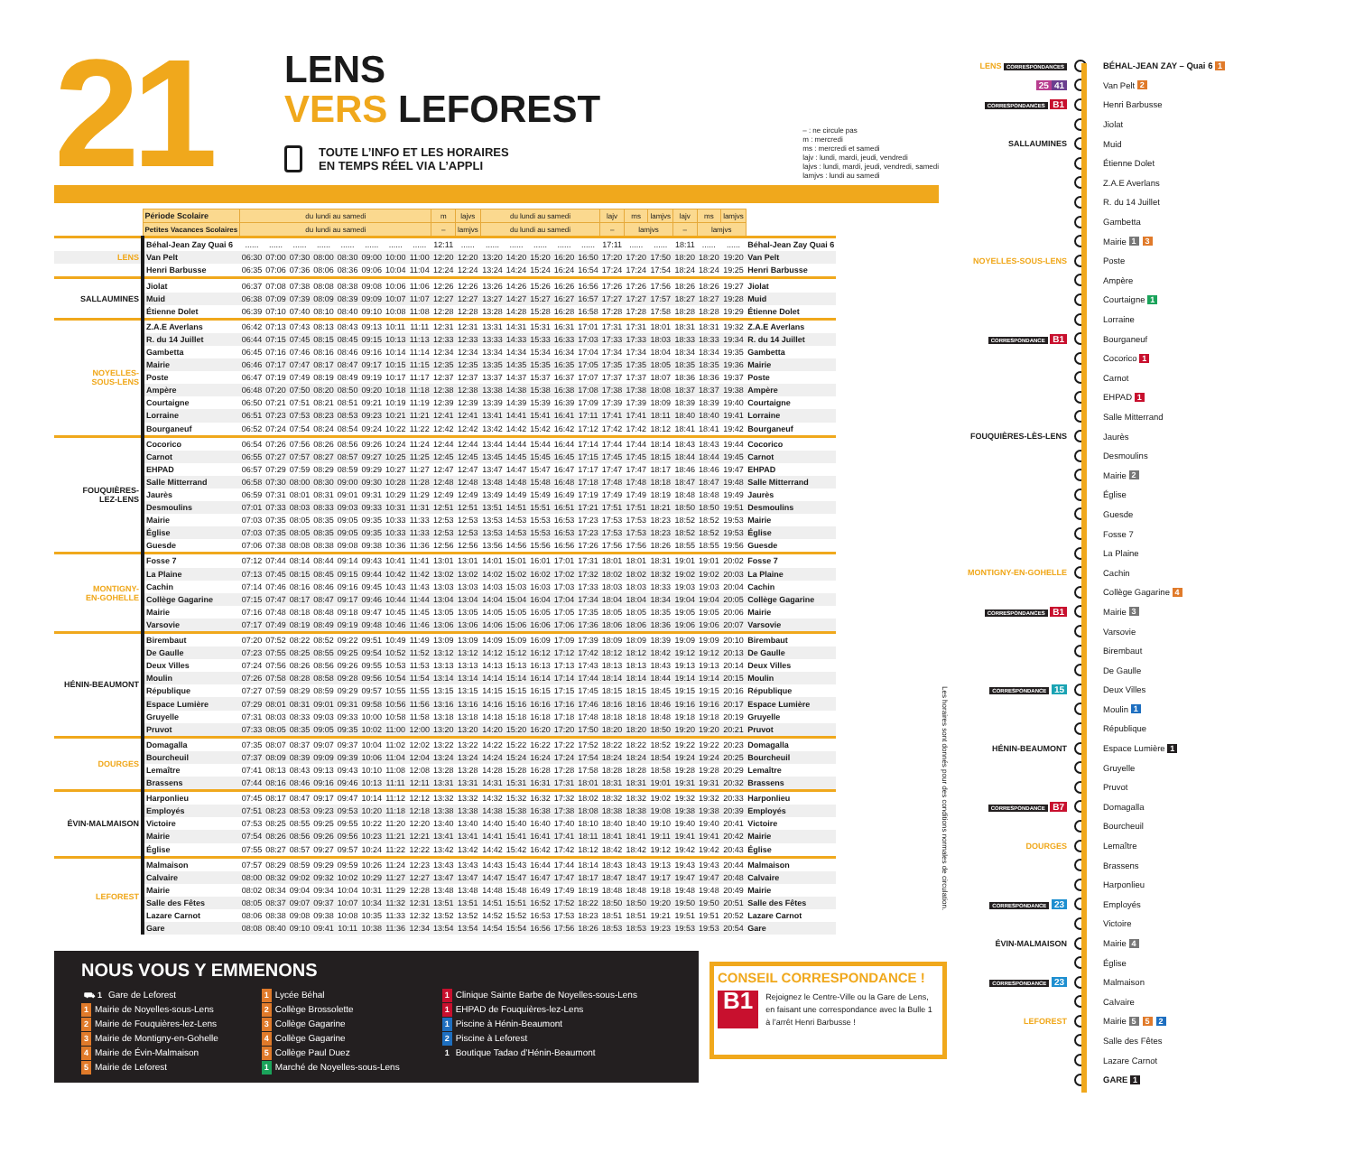21
LENS
VERS LEFOREST
TOUTE L’INFO ET LES HORAIRES
EN TEMPS RÉEL VIA L’APPLI
– : ne circule pas
m : mercredi
ms : mercredi et samedi
lajv : lundi, mardi, jeudi, vendredi
lajvs : lundi, mardi, jeudi, vendredi, samedi
lamjvs : lundi au samedi
| | Période Scolaire | du lundi au samedi | | | | | | | | m | lajvs | du lundi au samedi | | | | | lajv | ms | lamjvs | lajv | ms | lamjvs | |
| --- | --- | --- | --- | --- | --- | --- | --- | --- | --- | --- | --- | --- | --- | --- | --- | --- | --- | --- | --- | --- | --- | --- | --- |
| | Petites Vacances Scolaires | du lundi au samedi | | | | | | | | – | lamjvs | du lundi au samedi | | | | | – | lamjvs | | – | lamjvs | | |
| | Béhal-Jean Zay Quai 6 | ...... | ...... | ...... | ...... | ...... | ...... | ...... | ...... | 12:11 | ...... | ...... | ...... | ...... | ...... | ...... | 17:11 | ...... | ...... | 18:11 | ...... | ...... | Béhal-Jean Zay Quai 6 |
| LENS | Van Pelt | 06:30 | 07:00 | 07:30 | 08:00 | 08:30 | 09:00 | 10:00 | 11:00 | 12:20 | 12:20 | 13:20 | 14:20 | 15:20 | 16:20 | 16:50 | 17:20 | 17:20 | 17:50 | 18:20 | 18:20 | 19:20 | Van Pelt |
| | Henri Barbusse | 06:35 | 07:06 | 07:36 | 08:06 | 08:36 | 09:06 | 10:04 | 11:04 | 12:24 | 12:24 | 13:24 | 14:24 | 15:24 | 16:24 | 16:54 | 17:24 | 17:24 | 17:54 | 18:24 | 18:24 | 19:25 | Henri Barbusse |
| SALLAUMINES | Jiolat | 06:37 | 07:08 | 07:38 | 08:08 | 08:38 | 09:08 | 10:06 | 11:06 | 12:26 | 12:26 | 13:26 | 14:26 | 15:26 | 16:26 | 16:56 | 17:26 | 17:26 | 17:56 | 18:26 | 18:26 | 19:27 | Jiolat |
| | Muid | 06:38 | 07:09 | 07:39 | 08:09 | 08:39 | 09:09 | 10:07 | 11:07 | 12:27 | 12:27 | 13:27 | 14:27 | 15:27 | 16:27 | 16:57 | 17:27 | 17:27 | 17:57 | 18:27 | 18:27 | 19:28 | Muid |
| | Étienne Dolet | 06:39 | 07:10 | 07:40 | 08:10 | 08:40 | 09:10 | 10:08 | 11:08 | 12:28 | 12:28 | 13:28 | 14:28 | 15:28 | 16:28 | 16:58 | 17:28 | 17:28 | 17:58 | 18:28 | 18:28 | 19:29 | Étienne Dolet |
| NOYELLES- SOUS-LENS | Z.A.E Averlans | 06:42 | 07:13 | 07:43 | 08:13 | 08:43 | 09:13 | 10:11 | 11:11 | 12:31 | 12:31 | 13:31 | 14:31 | 15:31 | 16:31 | 17:01 | 17:31 | 17:31 | 18:01 | 18:31 | 18:31 | 19:32 | Z.A.E Averlans |
| | R. du 14 Juillet | 06:44 | 07:15 | 07:45 | 08:15 | 08:45 | 09:15 | 10:13 | 11:13 | 12:33 | 12:33 | 13:33 | 14:33 | 15:33 | 16:33 | 17:03 | 17:33 | 17:33 | 18:03 | 18:33 | 18:33 | 19:34 | R. du 14 Juillet |
| | Gambetta | 06:45 | 07:16 | 07:46 | 08:16 | 08:46 | 09:16 | 10:14 | 11:14 | 12:34 | 12:34 | 13:34 | 14:34 | 15:34 | 16:34 | 17:04 | 17:34 | 17:34 | 18:04 | 18:34 | 18:34 | 19:35 | Gambetta |
| | Mairie | 06:46 | 07:17 | 07:47 | 08:17 | 08:47 | 09:17 | 10:15 | 11:15 | 12:35 | 12:35 | 13:35 | 14:35 | 15:35 | 16:35 | 17:05 | 17:35 | 17:35 | 18:05 | 18:35 | 18:35 | 19:36 | Mairie |
| | Poste | 06:47 | 07:19 | 07:49 | 08:19 | 08:49 | 09:19 | 10:17 | 11:17 | 12:37 | 12:37 | 13:37 | 14:37 | 15:37 | 16:37 | 17:07 | 17:37 | 17:37 | 18:07 | 18:36 | 18:36 | 19:37 | Poste |
| | Ampère | 06:48 | 07:20 | 07:50 | 08:20 | 08:50 | 09:20 | 10:18 | 11:18 | 12:38 | 12:38 | 13:38 | 14:38 | 15:38 | 16:38 | 17:08 | 17:38 | 17:38 | 18:08 | 18:37 | 18:37 | 19:38 | Ampère |
| | Courtaigne | 06:50 | 07:21 | 07:51 | 08:21 | 08:51 | 09:21 | 10:19 | 11:19 | 12:39 | 12:39 | 13:39 | 14:39 | 15:39 | 16:39 | 17:09 | 17:39 | 17:39 | 18:09 | 18:39 | 18:39 | 19:40 | Courtaigne |
| | Lorraine | 06:51 | 07:23 | 07:53 | 08:23 | 08:53 | 09:23 | 10:21 | 11:21 | 12:41 | 12:41 | 13:41 | 14:41 | 15:41 | 16:41 | 17:11 | 17:41 | 17:41 | 18:11 | 18:40 | 18:40 | 19:41 | Lorraine |
| | Bourganeuf | 06:52 | 07:24 | 07:54 | 08:24 | 08:54 | 09:24 | 10:22 | 11:22 | 12:42 | 12:42 | 13:42 | 14:42 | 15:42 | 16:42 | 17:12 | 17:42 | 17:42 | 18:12 | 18:41 | 18:41 | 19:42 | Bourganeuf |
| FOUQUIÈRES- LEZ-LENS | Cocorico | 06:54 | 07:26 | 07:56 | 08:26 | 08:56 | 09:26 | 10:24 | 11:24 | 12:44 | 12:44 | 13:44 | 14:44 | 15:44 | 16:44 | 17:14 | 17:44 | 17:44 | 18:14 | 18:43 | 18:43 | 19:44 | Cocorico |
| | Carnot | 06:55 | 07:27 | 07:57 | 08:27 | 08:57 | 09:27 | 10:25 | 11:25 | 12:45 | 12:45 | 13:45 | 14:45 | 15:45 | 16:45 | 17:15 | 17:45 | 17:45 | 18:15 | 18:44 | 18:44 | 19:45 | Carnot |
| | EHPAD | 06:57 | 07:29 | 07:59 | 08:29 | 08:59 | 09:29 | 10:27 | 11:27 | 12:47 | 12:47 | 13:47 | 14:47 | 15:47 | 16:47 | 17:17 | 17:47 | 17:47 | 18:17 | 18:46 | 18:46 | 19:47 | EHPAD |
| | Salle Mitterrand | 06:58 | 07:30 | 08:00 | 08:30 | 09:00 | 09:30 | 10:28 | 11:28 | 12:48 | 12:48 | 13:48 | 14:48 | 15:48 | 16:48 | 17:18 | 17:48 | 17:48 | 18:18 | 18:47 | 18:47 | 19:48 | Salle Mitterrand |
| | Jaurès | 06:59 | 07:31 | 08:01 | 08:31 | 09:01 | 09:31 | 10:29 | 11:29 | 12:49 | 12:49 | 13:49 | 14:49 | 15:49 | 16:49 | 17:19 | 17:49 | 17:49 | 18:19 | 18:48 | 18:48 | 19:49 | Jaurès |
| | Desmoulins | 07:01 | 07:33 | 08:03 | 08:33 | 09:03 | 09:33 | 10:31 | 11:31 | 12:51 | 12:51 | 13:51 | 14:51 | 15:51 | 16:51 | 17:21 | 17:51 | 17:51 | 18:21 | 18:50 | 18:50 | 19:51 | Desmoulins |
| | Mairie | 07:03 | 07:35 | 08:05 | 08:35 | 09:05 | 09:35 | 10:33 | 11:33 | 12:53 | 12:53 | 13:53 | 14:53 | 15:53 | 16:53 | 17:23 | 17:53 | 17:53 | 18:23 | 18:52 | 18:52 | 19:53 | Mairie |
| | Église | 07:03 | 07:35 | 08:05 | 08:35 | 09:05 | 09:35 | 10:33 | 11:33 | 12:53 | 12:53 | 13:53 | 14:53 | 15:53 | 16:53 | 17:23 | 17:53 | 17:53 | 18:23 | 18:52 | 18:52 | 19:53 | Église |
| | Guesde | 07:06 | 07:38 | 08:08 | 08:38 | 09:08 | 09:38 | 10:36 | 11:36 | 12:56 | 12:56 | 13:56 | 14:56 | 15:56 | 16:56 | 17:26 | 17:56 | 17:56 | 18:26 | 18:55 | 18:55 | 19:56 | Guesde |
| MONTIGNY- EN-GOHELLE | Fosse 7 | 07:12 | 07:44 | 08:14 | 08:44 | 09:14 | 09:43 | 10:41 | 11:41 | 13:01 | 13:01 | 14:01 | 15:01 | 16:01 | 17:01 | 17:31 | 18:01 | 18:01 | 18:31 | 19:01 | 19:01 | 20:02 | Fosse 7 |
| | La Plaine | 07:13 | 07:45 | 08:15 | 08:45 | 09:15 | 09:44 | 10:42 | 11:42 | 13:02 | 13:02 | 14:02 | 15:02 | 16:02 | 17:02 | 17:32 | 18:02 | 18:02 | 18:32 | 19:02 | 19:02 | 20:03 | La Plaine |
| | Cachin | 07:14 | 07:46 | 08:16 | 08:46 | 09:16 | 09:45 | 10:43 | 11:43 | 13:03 | 13:03 | 14:03 | 15:03 | 16:03 | 17:03 | 17:33 | 18:03 | 18:03 | 18:33 | 19:03 | 19:03 | 20:04 | Cachin |
| | Collège Gagarine | 07:15 | 07:47 | 08:17 | 08:47 | 09:17 | 09:46 | 10:44 | 11:44 | 13:04 | 13:04 | 14:04 | 15:04 | 16:04 | 17:04 | 17:34 | 18:04 | 18:04 | 18:34 | 19:04 | 19:04 | 20:05 | Collège Gagarine |
| | Mairie | 07:16 | 07:48 | 08:18 | 08:48 | 09:18 | 09:47 | 10:45 | 11:45 | 13:05 | 13:05 | 14:05 | 15:05 | 16:05 | 17:05 | 17:35 | 18:05 | 18:05 | 18:35 | 19:05 | 19:05 | 20:06 | Mairie |
| | Varsovie | 07:17 | 07:49 | 08:19 | 08:49 | 09:19 | 09:48 | 10:46 | 11:46 | 13:06 | 13:06 | 14:06 | 15:06 | 16:06 | 17:06 | 17:36 | 18:06 | 18:06 | 18:36 | 19:06 | 19:06 | 20:07 | Varsovie |
| HÉNIN-BEAUMONT | Birembaut | 07:20 | 07:52 | 08:22 | 08:52 | 09:22 | 09:51 | 10:49 | 11:49 | 13:09 | 13:09 | 14:09 | 15:09 | 16:09 | 17:09 | 17:39 | 18:09 | 18:09 | 18:39 | 19:09 | 19:09 | 20:10 | Birembaut |
| | De Gaulle | 07:23 | 07:55 | 08:25 | 08:55 | 09:25 | 09:54 | 10:52 | 11:52 | 13:12 | 13:12 | 14:12 | 15:12 | 16:12 | 17:12 | 17:42 | 18:12 | 18:12 | 18:42 | 19:12 | 19:12 | 20:13 | De Gaulle |
| | Deux Villes | 07:24 | 07:56 | 08:26 | 08:56 | 09:26 | 09:55 | 10:53 | 11:53 | 13:13 | 13:13 | 14:13 | 15:13 | 16:13 | 17:13 | 17:43 | 18:13 | 18:13 | 18:43 | 19:13 | 19:13 | 20:14 | Deux Villes |
| | Moulin | 07:26 | 07:58 | 08:28 | 08:58 | 09:28 | 09:56 | 10:54 | 11:54 | 13:14 | 13:14 | 14:14 | 15:14 | 16:14 | 17:14 | 17:44 | 18:14 | 18:14 | 18:44 | 19:14 | 19:14 | 20:15 | Moulin |
| | République | 07:27 | 07:59 | 08:29 | 08:59 | 09:29 | 09:57 | 10:55 | 11:55 | 13:15 | 13:15 | 14:15 | 15:15 | 16:15 | 17:15 | 17:45 | 18:15 | 18:15 | 18:45 | 19:15 | 19:15 | 20:16 | République |
| | Espace Lumière | 07:29 | 08:01 | 08:31 | 09:01 | 09:31 | 09:58 | 10:56 | 11:56 | 13:16 | 13:16 | 14:16 | 15:16 | 16:16 | 17:16 | 17:46 | 18:16 | 18:16 | 18:46 | 19:16 | 19:16 | 20:17 | Espace Lumière |
| | Gruyelle | 07:31 | 08:03 | 08:33 | 09:03 | 09:33 | 10:00 | 10:58 | 11:58 | 13:18 | 13:18 | 14:18 | 15:18 | 16:18 | 17:18 | 17:48 | 18:18 | 18:18 | 18:48 | 19:18 | 19:18 | 20:19 | Gruyelle |
| | Pruvot | 07:33 | 08:05 | 08:35 | 09:05 | 09:35 | 10:02 | 11:00 | 12:00 | 13:20 | 13:20 | 14:20 | 15:20 | 16:20 | 17:20 | 17:50 | 18:20 | 18:20 | 18:50 | 19:20 | 19:20 | 20:21 | Pruvot |
| DOURGES | Domagalla | 07:35 | 08:07 | 08:37 | 09:07 | 09:37 | 10:04 | 11:02 | 12:02 | 13:22 | 13:22 | 14:22 | 15:22 | 16:22 | 17:22 | 17:52 | 18:22 | 18:22 | 18:52 | 19:22 | 19:22 | 20:23 | Domagalla |
| | Bourcheuil | 07:37 | 08:09 | 08:39 | 09:09 | 09:39 | 10:06 | 11:04 | 12:04 | 13:24 | 13:24 | 14:24 | 15:24 | 16:24 | 17:24 | 17:54 | 18:24 | 18:24 | 18:54 | 19:24 | 19:24 | 20:25 | Bourcheuil |
| | Lemaître | 07:41 | 08:13 | 08:43 | 09:13 | 09:43 | 10:10 | 11:08 | 12:08 | 13:28 | 13:28 | 14:28 | 15:28 | 16:28 | 17:28 | 17:58 | 18:28 | 18:28 | 18:58 | 19:28 | 19:28 | 20:29 | Lemaître |
| | Brassens | 07:44 | 08:16 | 08:46 | 09:16 | 09:46 | 10:13 | 11:11 | 12:11 | 13:31 | 13:31 | 14:31 | 15:31 | 16:31 | 17:31 | 18:01 | 18:31 | 18:31 | 19:01 | 19:31 | 19:31 | 20:32 | Brassens |
| ÉVIN-MALMAISON | Harponlieu | 07:45 | 08:17 | 08:47 | 09:17 | 09:47 | 10:14 | 11:12 | 12:12 | 13:32 | 13:32 | 14:32 | 15:32 | 16:32 | 17:32 | 18:02 | 18:32 | 18:32 | 19:02 | 19:32 | 19:32 | 20:33 | Harponlieu |
| | Employés | 07:51 | 08:23 | 08:53 | 09:23 | 09:53 | 10:20 | 11:18 | 12:18 | 13:38 | 13:38 | 14:38 | 15:38 | 16:38 | 17:38 | 18:08 | 18:38 | 18:38 | 19:08 | 19:38 | 19:38 | 20:39 | Employés |
| | Victoire | 07:53 | 08:25 | 08:55 | 09:25 | 09:55 | 10:22 | 11:20 | 12:20 | 13:40 | 13:40 | 14:40 | 15:40 | 16:40 | 17:40 | 18:10 | 18:40 | 18:40 | 19:10 | 19:40 | 19:40 | 20:41 | Victoire |
| | Mairie | 07:54 | 08:26 | 08:56 | 09:26 | 09:56 | 10:23 | 11:21 | 12:21 | 13:41 | 13:41 | 14:41 | 15:41 | 16:41 | 17:41 | 18:11 | 18:41 | 18:41 | 19:11 | 19:41 | 19:41 | 20:42 | Mairie |
| | Église | 07:55 | 08:27 | 08:57 | 09:27 | 09:57 | 10:24 | 11:22 | 12:22 | 13:42 | 13:42 | 14:42 | 15:42 | 16:42 | 17:42 | 18:12 | 18:42 | 18:42 | 19:12 | 19:42 | 19:42 | 20:43 | Église |
| LEFOREST | Malmaison | 07:57 | 08:29 | 08:59 | 09:29 | 09:59 | 10:26 | 11:24 | 12:23 | 13:43 | 13:43 | 14:43 | 15:43 | 16:44 | 17:44 | 18:14 | 18:43 | 18:43 | 19:13 | 19:43 | 19:43 | 20:44 | Malmaison |
| | Calvaire | 08:00 | 08:32 | 09:02 | 09:32 | 10:02 | 10:29 | 11:27 | 12:27 | 13:47 | 13:47 | 14:47 | 15:47 | 16:47 | 17:47 | 18:17 | 18:47 | 18:47 | 19:17 | 19:47 | 19:47 | 20:48 | Calvaire |
| | Mairie | 08:02 | 08:34 | 09:04 | 09:34 | 10:04 | 10:31 | 11:29 | 12:28 | 13:48 | 13:48 | 14:48 | 15:48 | 16:49 | 17:49 | 18:19 | 18:48 | 18:48 | 19:18 | 19:48 | 19:48 | 20:49 | Mairie |
| | Salle des Fêtes | 08:05 | 08:37 | 09:07 | 09:37 | 10:07 | 10:34 | 11:32 | 12:31 | 13:51 | 13:51 | 14:51 | 15:51 | 16:52 | 17:52 | 18:22 | 18:50 | 18:50 | 19:20 | 19:50 | 19:50 | 20:51 | Salle des Fêtes |
| | Lazare Carnot | 08:06 | 08:38 | 09:08 | 09:38 | 10:08 | 10:35 | 11:33 | 12:32 | 13:52 | 13:52 | 14:52 | 15:52 | 16:53 | 17:53 | 18:23 | 18:51 | 18:51 | 19:21 | 19:51 | 19:51 | 20:52 | Lazare Carnot |
| | Gare | 08:08 | 08:40 | 09:10 | 09:41 | 10:11 | 10:38 | 11:36 | 12:34 | 13:54 | 13:54 | 14:54 | 15:54 | 16:56 | 17:56 | 18:26 | 18:53 | 18:53 | 19:23 | 19:53 | 19:53 | 20:54 | Gare |
Les horaires sont donnés pour des conditions normales de circulation.
NOUS VOUS Y EMMENONS
⛟ 1 Gare de Leforest
1 Mairie de Noyelles-sous-Lens
2 Mairie de Fouquières-lez-Lens
3 Mairie de Montigny-en-Gohelle
4 Mairie de Évin-Malmaison
5 Mairie de Leforest
1 Lycée Béhal
2 Collège Brossolette
3 Collège Gagarine
4 Collège Gagarine
5 Collège Paul Duez
1 Marché de Noyelles-sous-Lens
1 Clinique Sainte Barbe de Noyelles-sous-Lens
1 EHPAD de Fouquières-lez-Lens
1 Piscine à Hénin-Beaumont
2 Piscine à Leforest
1 Boutique Tadao d’Hénin-Beaumont
CONSEIL CORRESPONDANCE !
B1
Rejoignez le Centre-Ville ou la Gare de Lens, en faisant une correspondance avec la Bulle 1 à l’arrêt Henri Barbusse !
LENS CORRESPONDANCES
BÉHAL-JEAN ZAY – Quai 6 1
25 41
Van Pelt 2
CORRESPONDANCES B1
Henri Barbusse
Jiolat
SALLAUMINES
Muid
Étienne Dolet
Z.A.E Averlans
R. du 14 Juillet
Gambetta
Mairie 1 3
NOYELLES-SOUS-LENS
Poste
Ampère
Courtaigne 1
Lorraine
CORRESPONDANCE B1
Bourganeuf
Cocorico 1
Carnot
EHPAD 1
Salle Mitterrand
FOUQUIÈRES-LÈS-LENS
Jaurès
Desmoulins
Mairie 2
Église
Guesde
Fosse 7
La Plaine
MONTIGNY-EN-GOHELLE
Cachin
Collège Gagarine 4
CORRESPONDANCES B1
Mairie 3
Varsovie
Birembaut
De Gaulle
CORRESPONDANCE 15
Deux Villes
Moulin 1
République
HÉNIN-BEAUMONT
Espace Lumière 1
Gruyelle
Pruvot
CORRESPONDANCE B7
Domagalla
Bourcheuil
DOURGES
Lemaître
Brassens
Harponlieu
CORRESPONDANCE 23
Employés
Victoire
ÉVIN-MALMAISON
Mairie 4
Église
CORRESPONDANCE 23
Malmaison
Calvaire
LEFOREST
Mairie 5 5 2
Salle des Fêtes
Lazare Carnot
GARE 1